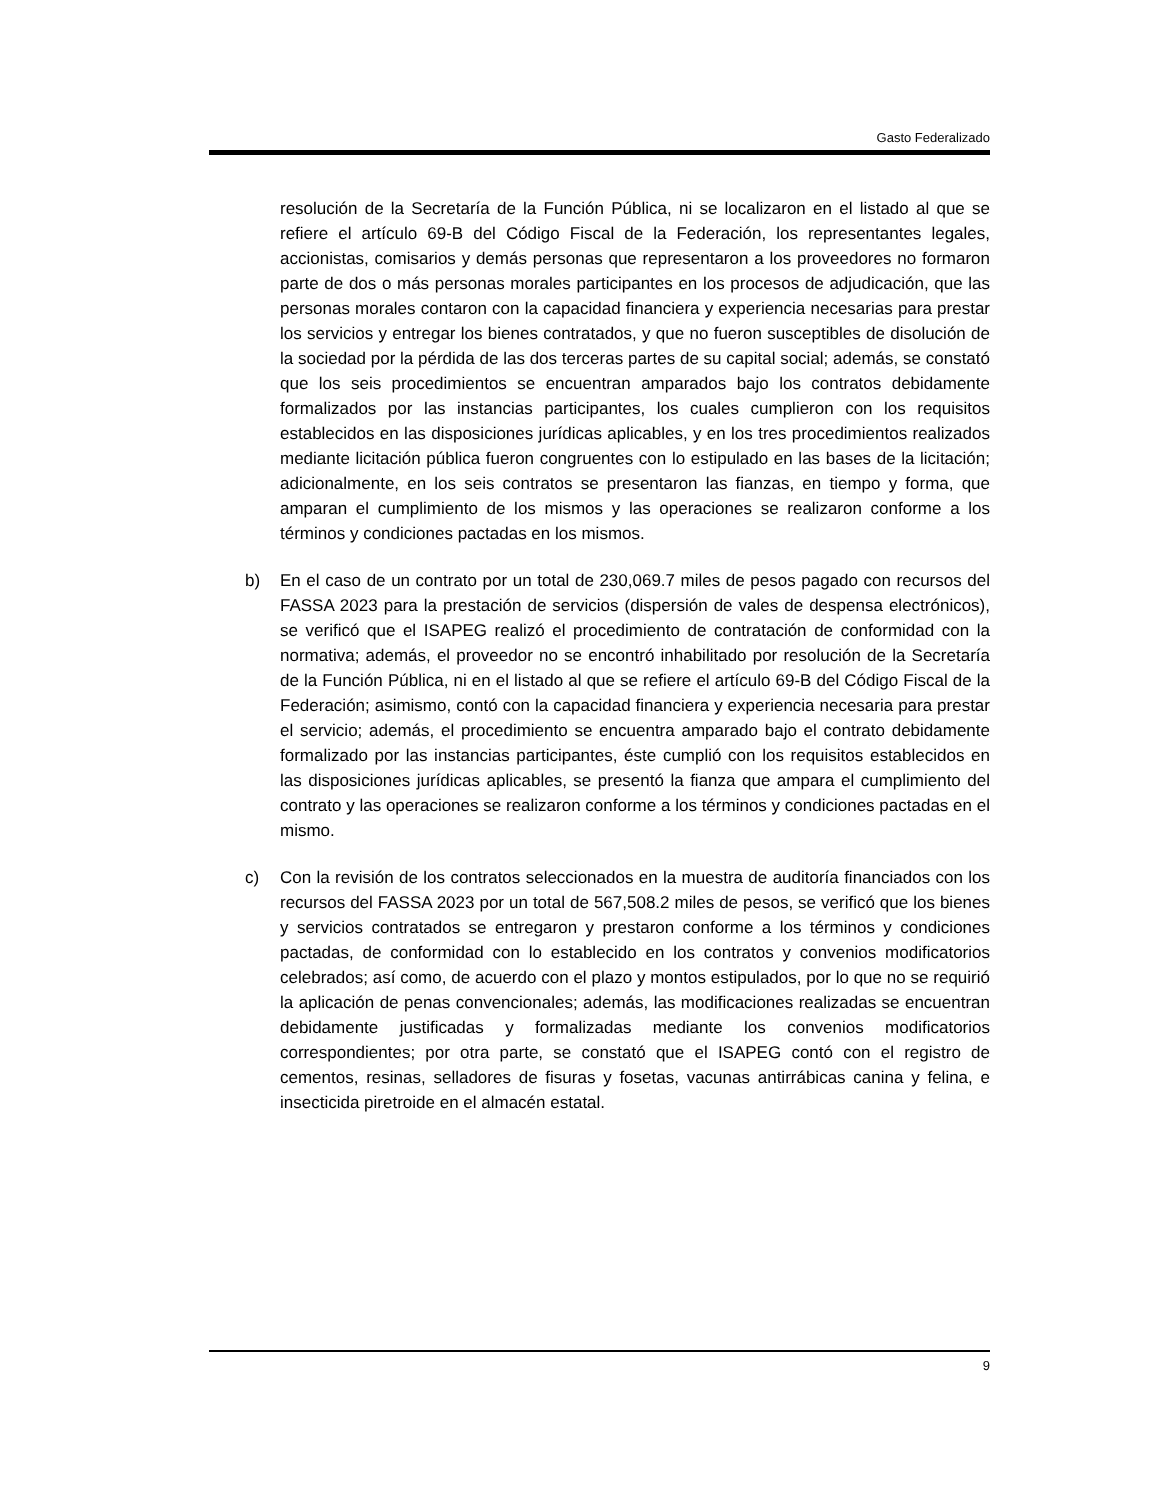Gasto Federalizado
resolución de la Secretaría de la Función Pública, ni se localizaron en el listado al que se refiere el artículo 69-B del Código Fiscal de la Federación, los representantes legales, accionistas, comisarios y demás personas que representaron a los proveedores no formaron parte de dos o más personas morales participantes en los procesos de adjudicación, que las personas morales contaron con la capacidad financiera y experiencia necesarias para prestar los servicios y entregar los bienes contratados, y que no fueron susceptibles de disolución de la sociedad por la pérdida de las dos terceras partes de su capital social; además, se constató que los seis procedimientos se encuentran amparados bajo los contratos debidamente formalizados por las instancias participantes, los cuales cumplieron con los requisitos establecidos en las disposiciones jurídicas aplicables, y en los tres procedimientos realizados mediante licitación pública fueron congruentes con lo estipulado en las bases de la licitación; adicionalmente, en los seis contratos se presentaron las fianzas, en tiempo y forma, que amparan el cumplimiento de los mismos y las operaciones se realizaron conforme a los términos y condiciones pactadas en los mismos.
b) En el caso de un contrato por un total de 230,069.7 miles de pesos pagado con recursos del FASSA 2023 para la prestación de servicios (dispersión de vales de despensa electrónicos), se verificó que el ISAPEG realizó el procedimiento de contratación de conformidad con la normativa; además, el proveedor no se encontró inhabilitado por resolución de la Secretaría de la Función Pública, ni en el listado al que se refiere el artículo 69-B del Código Fiscal de la Federación; asimismo, contó con la capacidad financiera y experiencia necesaria para prestar el servicio; además, el procedimiento se encuentra amparado bajo el contrato debidamente formalizado por las instancias participantes, éste cumplió con los requisitos establecidos en las disposiciones jurídicas aplicables, se presentó la fianza que ampara el cumplimiento del contrato y las operaciones se realizaron conforme a los términos y condiciones pactadas en el mismo.
c) Con la revisión de los contratos seleccionados en la muestra de auditoría financiados con los recursos del FASSA 2023 por un total de 567,508.2 miles de pesos, se verificó que los bienes y servicios contratados se entregaron y prestaron conforme a los términos y condiciones pactadas, de conformidad con lo establecido en los contratos y convenios modificatorios celebrados; así como, de acuerdo con el plazo y montos estipulados, por lo que no se requirió la aplicación de penas convencionales; además, las modificaciones realizadas se encuentran debidamente justificadas y formalizadas mediante los convenios modificatorios correspondientes; por otra parte, se constató que el ISAPEG contó con el registro de cementos, resinas, selladores de fisuras y fosetas, vacunas antirrábicas canina y felina, e insecticida piretroide en el almacén estatal.
9